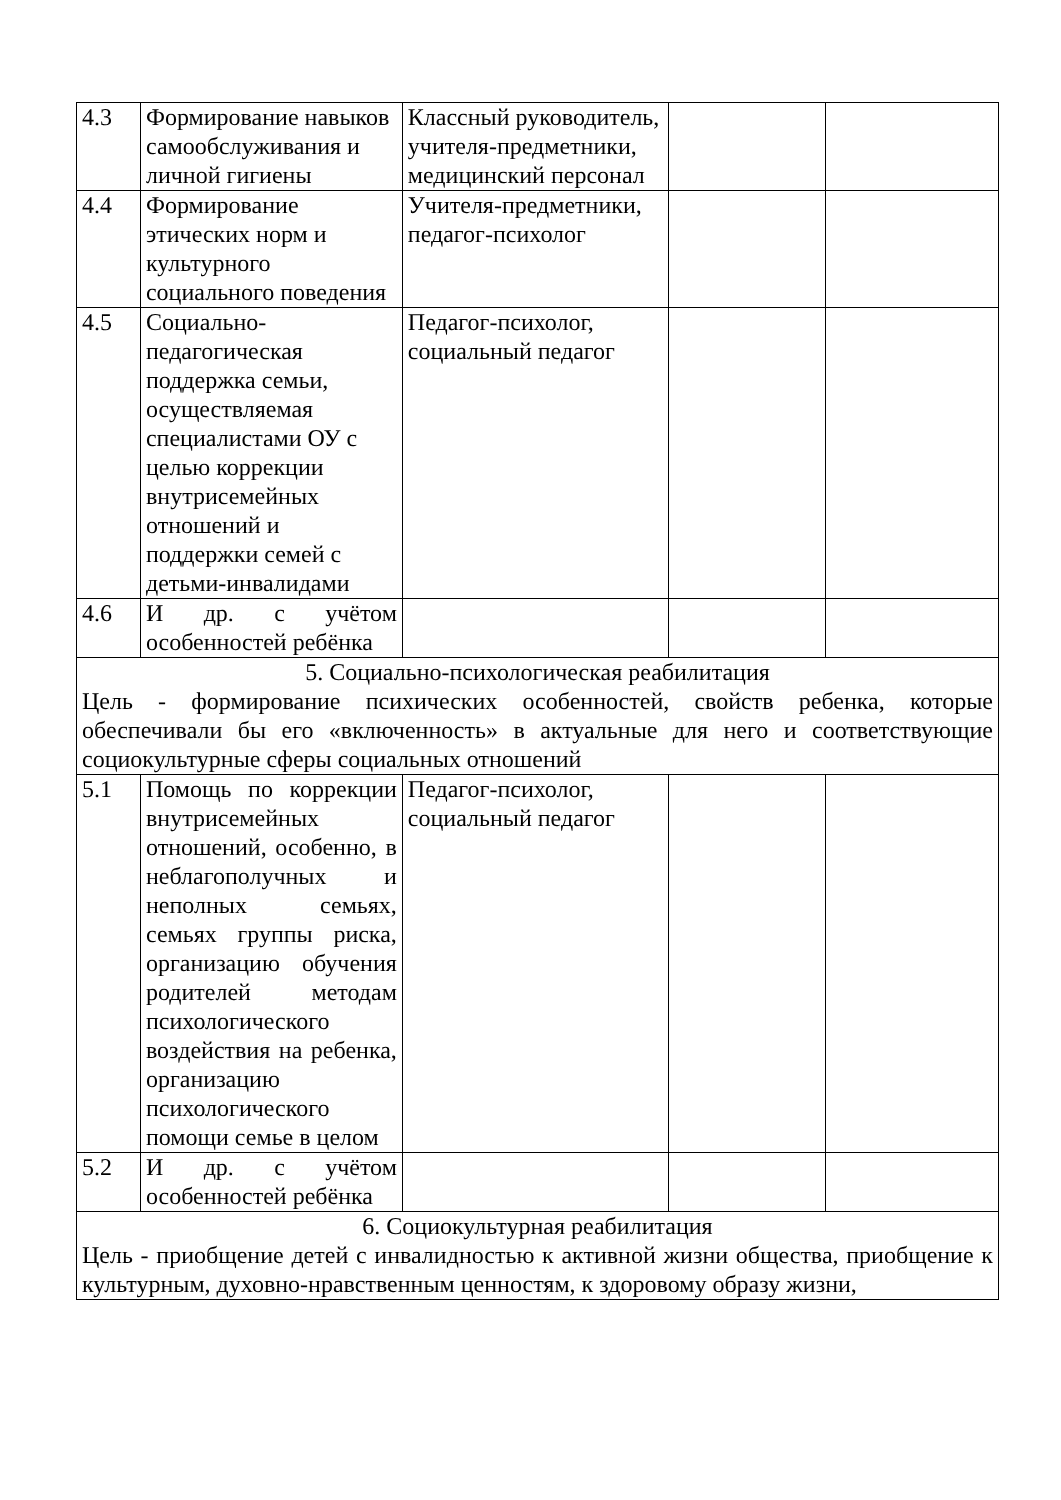| 4.3 | Формирование навыков самообслуживания и личной гигиены | Классный руководитель, учителя-предметники, медицинский персонал | | |
| 4.4 | Формирование этических норм и культурного социального поведения | Учителя-предметники, педагог-психолог | | |
| 4.5 | Социально-педагогическая поддержка семьи, осуществляемая специалистами ОУ с целью коррекции внутрисемейных отношений и поддержки семей с детьми-инвалидами | Педагог-психолог, социальный педагог | | |
| 4.6 | И др. с учётом особенностей ребёнка | | | |
| 5. Социально-психологическая реабилитация Цель - формирование психических особенностей, свойств ребенка, которые обеспечивали бы его «включенность» в актуальные для него и соответствующие социокультурные сферы социальных отношений | | | | |
| 5.1 | Помощь по коррекции внутрисемейных отношений, особенно, в неблагополучных и неполных семьях, семьях группы риска, организацию обучения родителей методам психологического воздействия на ребенка, организацию психологического помощи семье в целом | Педагог-психолог, социальный педагог | | |
| 5.2 | И др. с учётом особенностей ребёнка | | | |
| 6. Социокультурная реабилитация Цель - приобщение детей с инвалидностью к активной жизни общества, приобщение к культурным, духовно-нравственным ценностям, к здоровому образу жизни, | | | | |